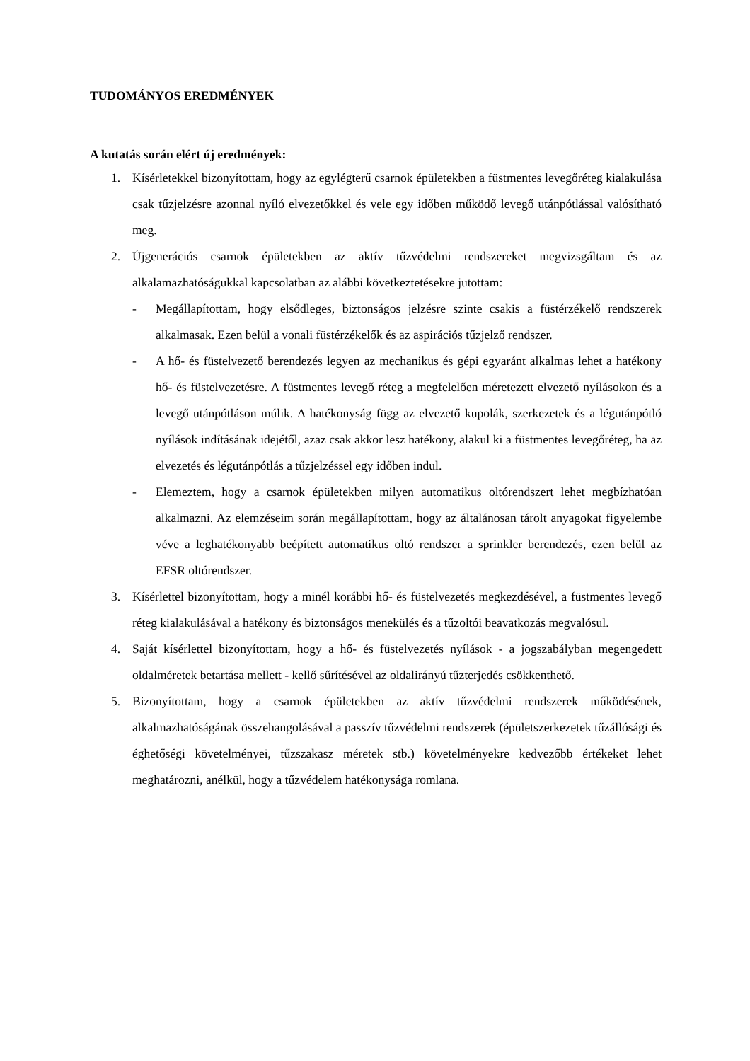TUDOMÁNYOS EREDMÉNYEK
A kutatás során elért új eredmények:
1. Kísérletekkel bizonyítottam, hogy az egylégterű csarnok épületekben a füstmentes levegőréteg kialakulása csak tűzjelzésre azonnal nyíló elvezetőkkel és vele egy időben működő levegő utánpótlással valósítható meg.
2. Újgenerációs csarnok épületekben az aktív tűzvédelmi rendszereket megvizsgáltam és az alkalamazhatóságukkal kapcsolatban az alábbi következtetésekre jutottam:
- Megállapítottam, hogy elsődleges, biztonságos jelzésre szinte csakis a füstérzékelő rendszerek alkalmasak. Ezen belül a vonali füstérzékelők és az aspirációs tűzjelző rendszer.
- A hő- és füstelvezető berendezés legyen az mechanikus és gépi egyaránt alkalmas lehet a hatékony hő- és füstelvezetésre. A füstmentes levegő réteg a megfelelően méretezett elvezető nyílásokon és a levegő utánpótláson múlik. A hatékonyság függ az elvezető kupolák, szerkezetek és a légutánpótló nyílások indításának idejétől, azaz csak akkor lesz hatékony, alakul ki a füstmentes levegőréteg, ha az elvezetés és légutánpótlás a tűzjelzéssel egy időben indul.
- Elemeztem, hogy a csarnok épületekben milyen automatikus oltórendszert lehet megbízhatóan alkalmazni. Az elemzéseim során megállapítottam, hogy az általánosan tárolt anyagokat figyelembe véve a leghatékonyabb beépített automatikus oltó rendszer a sprinkler berendezés, ezen belül az EFSR oltórendszer.
3. Kísérlettel bizonyítottam, hogy a minél korábbi hő- és füstelvezetés megkezdésével, a füstmentes levegő réteg kialakulásával a hatékony és biztonságos menekülés és a tűzoltói beavatkozás megvalósul.
4. Saját kísérlettel bizonyítottam, hogy a hő- és füstelvezetés nyílások - a jogszabályban megengedett oldalméretek betartása mellett - kellő sűrítésével az oldalirányú tűzterjedés csökkenthető.
5. Bizonyítottam, hogy a csarnok épületekben az aktív tűzvédelmi rendszerek működésének, alkalmazhatóságának összehangolásával a passzív tűzvédelmi rendszerek (épületszerkezetek tűzállósági és éghetőségi követelményei, tűzszakasz méretek stb.) követelményekre kedvezőbb értékeket lehet meghatározni, anélkül, hogy a tűzvédelem hatékonysága romlana.